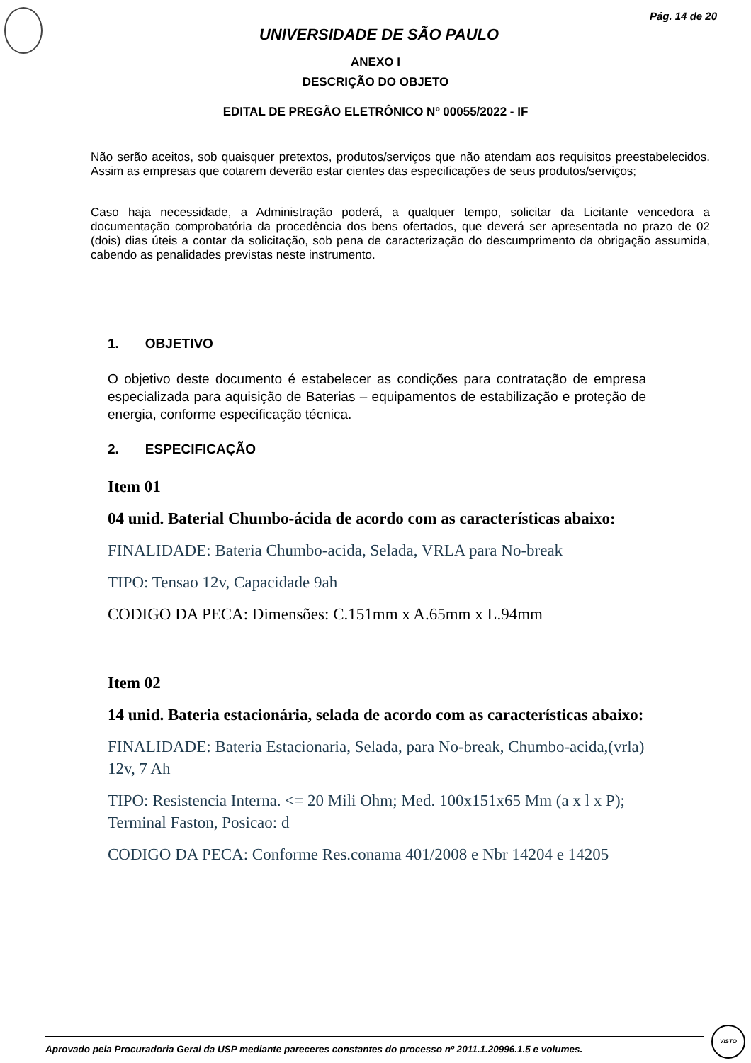Pág. 14 de 20
UNIVERSIDADE DE SÃO PAULO
ANEXO I
DESCRIÇÃO DO OBJETO
EDITAL DE PREGÃO ELETRÔNICO Nº 00055/2022 - IF
Não serão aceitos, sob quaisquer pretextos, produtos/serviços que não atendam aos requisitos preestabelecidos. Assim as empresas que cotarem deverão estar cientes das especificações de seus produtos/serviços;
Caso haja necessidade, a Administração poderá, a qualquer tempo, solicitar da Licitante vencedora a documentação comprobatória da procedência dos bens ofertados, que deverá ser apresentada no prazo de 02 (dois) dias úteis a contar da solicitação, sob pena de caracterização do descumprimento da obrigação assumida, cabendo as penalidades previstas neste instrumento.
1. OBJETIVO
O objetivo deste documento é estabelecer as condições para contratação de empresa especializada para aquisição de Baterias – equipamentos de estabilização e proteção de energia, conforme especificação técnica.
2. ESPECIFICAÇÃO
Item 01
04 unid. Baterial Chumbo-ácida de acordo com as características abaixo:
FINALIDADE: Bateria Chumbo-acida, Selada, VRLA para No-break
TIPO: Tensao 12v, Capacidade 9ah
CODIGO DA PECA: Dimensões: C.151mm x A.65mm x L.94mm
Item 02
14 unid. Bateria estacionária, selada de acordo com as características abaixo:
FINALIDADE: Bateria Estacionaria, Selada, para No-break, Chumbo-acida,(vrla) 12v, 7 Ah
TIPO: Resistencia Interna. <= 20 Mili Ohm; Med. 100x151x65 Mm (a x l x P); Terminal Faston, Posicao: d
CODIGO DA PECA: Conforme Res.conama 401/2008 e Nbr 14204 e 14205
Aprovado pela Procuradoria Geral da USP mediante pareceres constantes do processo nº 2011.1.20996.1.5 e volumes.
VISTO